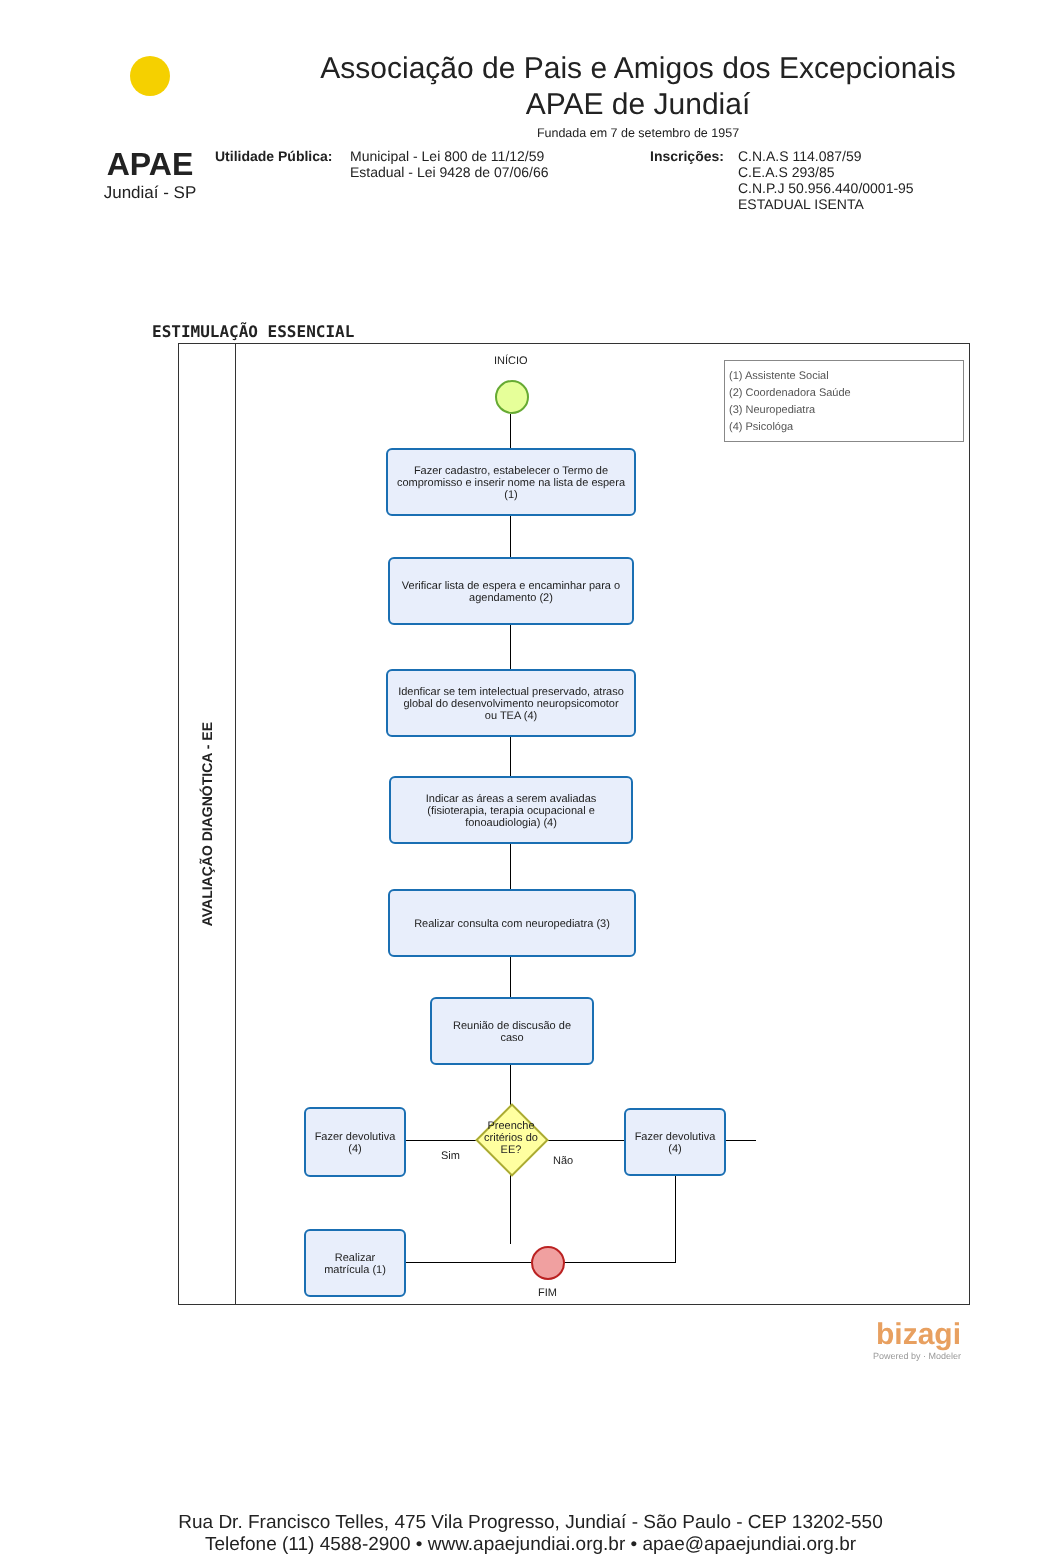APAE
Jundiaí - SP
Associação de Pais e Amigos dos Excepcionais
APAE de Jundiaí
Fundada em 7 de setembro de 1957
Utilidade Pública:
Municipal - Lei 800 de 11/12/59
Estadual - Lei 9428 de 07/06/66
Inscrições:
C.N.A.S 114.087/59
C.E.A.S 293/85
C.N.P.J 50.956.440/0001-95
ESTADUAL ISENTA
ESTIMULAÇÃO ESSENCIAL
AVALIAÇÃO DIAGNÓTICA - EE
INÍCIO
(1) Assistente Social
(2) Coordenadora Saúde
(3) Neuropediatra
(4) Psicológa
Fazer cadastro, estabelecer o Termo de compromisso e inserir nome na lista de espera (1)
Verificar lista de espera e encaminhar para o agendamento (2)
Idenficar se tem intelectual preservado, atraso global do desenvolvimento neuropsicomotor ou TEA (4)
Indicar as áreas a serem avaliadas (fisioterapia, terapia ocupacional e fonoaudiologia) (4)
Realizar consulta com neuropediatra (3)
Reunião de discusão de caso
Preenche critérios do EE?
Sim Não
Fazer devolutiva (4)
Fazer devolutiva (4)
Realizar matrícula (1)
FIM
bizagi
Powered by · Modeler
Rua Dr. Francisco Telles, 475 Vila Progresso, Jundiaí - São Paulo - CEP 13202-550
Telefone (11) 4588-2900 • www.apaejundiai.org.br • apae@apaejundiai.org.br